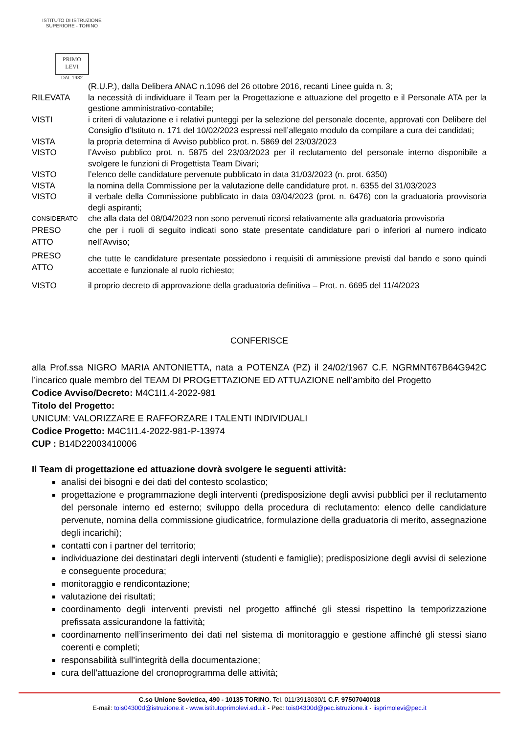ISTITUTO DI ISTRUZIONE SUPERIORE - TORINO
PRIMO
LEVI
DAL 1982
(R.U.P.), dalla Delibera ANAC n.1096 del 26 ottobre 2016, recanti Linee guida n. 3;
RILEVATA la necessità di individuare il Team per la Progettazione e attuazione del progetto e il Personale ATA per la gestione amministrativo-contabile;
VISTI i criteri di valutazione e i relativi punteggi per la selezione del personale docente, approvati con Delibere del Consiglio d’Istituto n. 171 del 10/02/2023 espressi nell’allegato modulo da compilare a cura dei candidati;
VISTA la propria determina di Avviso pubblico prot. n. 5869 del 23/03/2023
VISTO l’Avviso pubblico prot. n. 5875 del 23/03/2023 per il reclutamento del personale interno disponibile a svolgere le funzioni di Progettista Team Divari;
VISTO l’elenco delle candidature pervenute pubblicato in data 31/03/2023 (n. prot. 6350)
VISTA la nomina della Commissione per la valutazione delle candidature prot. n. 6355 del 31/03/2023
VISTO il verbale della Commissione pubblicato in data 03/04/2023 (prot. n. 6476) con la graduatoria provvisoria degli aspiranti;
CONSIDERATO
che alla data del 08/04/2023 non sono pervenuti ricorsi relativamente alla graduatoria provvisoria
PRESO
ATTO
che per i ruoli di seguito indicati sono state presentate candidature pari o inferiori al numero indicato nell’Avviso;
PRESO
ATTO
che tutte le candidature presentate possiedono i requisiti di ammissione previsti dal bando e sono quindi accettate e funzionale al ruolo richiesto;
VISTO il proprio decreto di approvazione della graduatoria definitiva – Prot. n. 6695 del 11/4/2023
CONFERISCE
alla Prof.ssa NIGRO MARIA ANTONIETTA, nata a POTENZA (PZ) il 24/02/1967 C.F. NGRMNT67B64G942C l’incarico quale membro del TEAM DI PROGETTAZIONE ED ATTUAZIONE nell’ambito del Progetto
Codice Avviso/Decreto: M4C1I1.4-2022-981
Titolo del Progetto:
UNICUM: VALORIZZARE E RAFFORZARE I TALENTI INDIVIDUALI
Codice Progetto: M4C1I1.4-2022-981-P-13974
CUP : B14D22003410006
Il Team di progettazione ed attuazione dovrà svolgere le seguenti attività:
analisi dei bisogni e dei dati del contesto scolastico;
progettazione e programmazione degli interventi (predisposizione degli avvisi pubblici per il reclutamento del personale interno ed esterno; sviluppo della procedura di reclutamento: elenco delle candidature pervenute, nomina della commissione giudicatrice, formulazione della graduatoria di merito, assegnazione degli incarichi);
contatti con i partner del territorio;
individuazione dei destinatari degli interventi (studenti e famiglie); predisposizione degli avvisi di selezione e conseguente procedura;
monitoraggio e rendicontazione;
valutazione dei risultati;
coordinamento degli interventi previsti nel progetto affinché gli stessi rispettino la temporizzazione prefissata assicurandone la fattività;
coordinamento nell’inserimento dei dati nel sistema di monitoraggio e gestione affinché gli stessi siano coerenti e completi;
responsabilità sull’integrità della documentazione;
cura dell’attuazione del cronoprogramma delle attività;
C.so Unione Sovietica, 490 - 10135 TORINO. Tel. 011/3913030/1 C.F. 97507040018
E-mail: tois04300d@istruzione.it - www.istitutoprimolevi.edu.it - Pec: tois04300d@pec.istruzione.it - iisprimolevi@pec.it